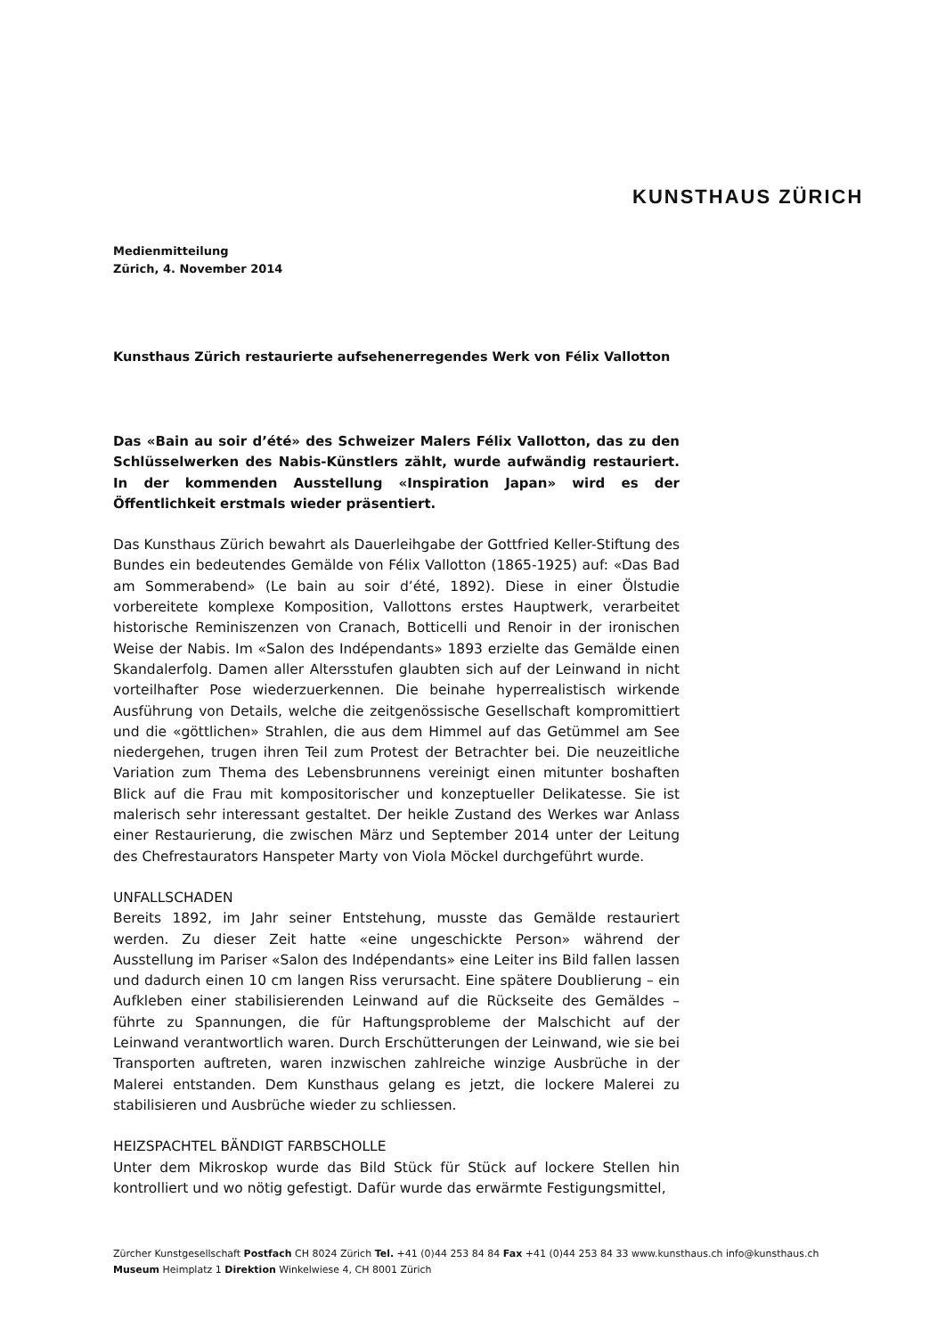KUNSTHAUS ZÜRICH
Medienmitteilung
Zürich, 4. November 2014
Kunsthaus Zürich restaurierte aufsehenerregendes Werk von Félix Vallotton
Das «Bain au soir d’été» des Schweizer Malers Félix Vallotton, das zu den Schlüsselwerken des Nabis-Künstlers zählt, wurde aufwändig restauriert. In der kommenden Ausstellung «Inspiration Japan» wird es der Öffentlichkeit erstmals wieder präsentiert.
Das Kunsthaus Zürich bewahrt als Dauerleihgabe der Gottfried Keller-Stiftung des Bundes ein bedeutendes Gemälde von Félix Vallotton (1865-1925) auf: «Das Bad am Sommerabend» (Le bain au soir d’été, 1892). Diese in einer Ölstudie vorbereitete komplexe Komposition, Vallottons erstes Hauptwerk, verarbeitet historische Reminiszenzen von Cranach, Botticelli und Renoir in der ironischen Weise der Nabis. Im «Salon des Indépendants» 1893 erzielte das Gemälde einen Skandalerfolg. Damen aller Altersstufen glaubten sich auf der Leinwand in nicht vorteilhafter Pose wiederzuerkennen. Die beinahe hyperrealistisch wirkende Ausführung von Details, welche die zeitgenössische Gesellschaft kompromittiert und die «göttlichen» Strahlen, die aus dem Himmel auf das Getümmel am See niedergehen, trugen ihren Teil zum Protest der Betrachter bei. Die neuzeitliche Variation zum Thema des Lebensbrunnens vereinigt einen mitunter boshaften Blick auf die Frau mit kompositorischer und konzeptueller Delikatesse. Sie ist malerisch sehr interessant gestaltet. Der heikle Zustand des Werkes war Anlass einer Restaurierung, die zwischen März und September 2014 unter der Leitung des Chefrestaurators Hanspeter Marty von Viola Möckel durchgeführt wurde.
UNFALLSCHADEN
Bereits 1892, im Jahr seiner Entstehung, musste das Gemälde restauriert werden. Zu dieser Zeit hatte «eine ungeschickte Person» während der Ausstellung im Pariser «Salon des Indépendants» eine Leiter ins Bild fallen lassen und dadurch einen 10 cm langen Riss verursacht. Eine spätere Doublierung – ein Aufkleben einer stabilisierenden Leinwand auf die Rückseite des Gemäldes – führte zu Spannungen, die für Haftungsprobleme der Malschicht auf der Leinwand verantwortlich waren. Durch Erschütterungen der Leinwand, wie sie bei Transporten auftreten, waren inzwischen zahlreiche winzige Ausbrüche in der Malerei entstanden. Dem Kunsthaus gelang es jetzt, die lockere Malerei zu stabilisieren und Ausbrüche wieder zu schliessen.
HEIZSPACHTEL BÄNDIGT FARBSCHOLLE
Unter dem Mikroskop wurde das Bild Stück für Stück auf lockere Stellen hin kontrolliert und wo nötig gefestigt. Dafür wurde das erwärmte Festigungsmittel,
Zürcher Kunstgesellschaft Postfach CH 8024 Zürich Tel. +41 (0)44 253 84 84 Fax +41 (0)44 253 84 33 www.kunsthaus.ch info@kunsthaus.ch
Museum Heimplatz 1 Direktion Winkelwiese 4, CH 8001 Zürich